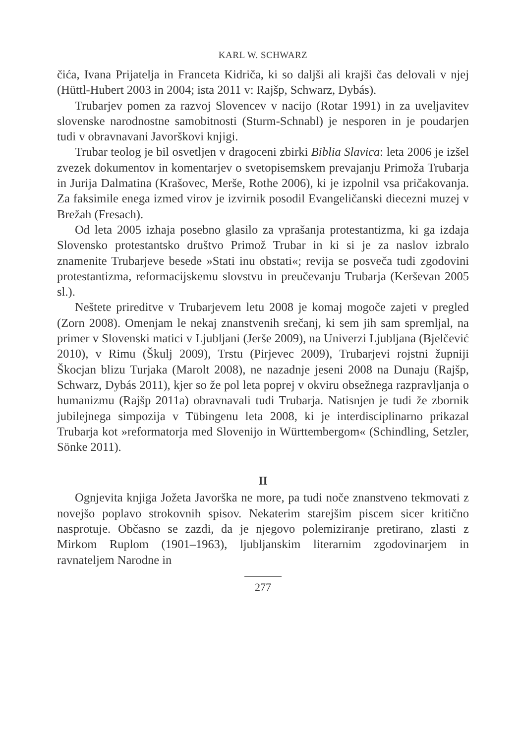KARL W. SCHWARZ
čića, Ivana Prijatelja in Franceta Kidriča, ki so daljši ali krajši čas delovali v njej (Hüttl-Hubert 2003 in 2004; ista 2011 v: Rajšp, Schwarz, Dybás).
Trubarjev pomen za razvoj Slovencev v nacijo (Rotar 1991) in za uveljavitev slovenske narodnostne samobitnosti (Sturm-Schnabl) je nesporen in je poudarjen tudi v obravnavani Javorškovi knjigi.
Trubar teolog je bil osvetljen v dragoceni zbirki Biblia Slavica: leta 2006 je izšel zvezek dokumentov in komentarjev o svetopisemskem prevajanju Primoža Trubarja in Jurija Dalmatina (Krašovec, Merše, Rothe 2006), ki je izpolnil vsa pričakovanja. Za faksimile enega izmed virov je izvirnik posodil Evangeličanski diecezni muzej v Brežah (Fresach).
Od leta 2005 izhaja posebno glasilo za vprašanja protestantizma, ki ga izdaja Slovensko protestantsko društvo Primož Trubar in ki si je za naslov izbralo znamenite Trubarjeve besede »Stati inu obstati«; revija se posveča tudi zgodovini protestantizma, reformacijskemu slovstvu in preučevanju Trubarja (Kerševan 2005 sl.).
Neštete prireditve v Trubarjevem letu 2008 je komaj mogoče zajeti v pregled (Zorn 2008). Omenjam le nekaj znanstvenih srečanj, ki sem jih sam spremljal, na primer v Slovenski matici v Ljubljani (Jerše 2009), na Univerzi Ljubljana (Bjelčević 2010), v Rimu (Škulj 2009), Trstu (Pirjevec 2009), Trubarjevi rojstni župniji Škocjan blizu Turjaka (Marolt 2008), ne nazadnje jeseni 2008 na Dunaju (Rajšp, Schwarz, Dybás 2011), kjer so že pol leta poprej v okviru obsežnega razpravljanja o humanizmu (Rajšp 2011a) obravnavali tudi Trubarja. Natisnjen je tudi že zbornik jubilejnega simpozija v Tübingenu leta 2008, ki je interdisciplinarno prikazal Trubarja kot »reformatorja med Slovenijo in Württembergom« (Schindling, Setzler, Sönke 2011).
II
Ognjevita knjiga Jožeta Javorška ne more, pa tudi noče znanstveno tekmovati z novejšo poplavo strokovnih spisov. Nekaterim starejšim piscem sicer kritično nasprotuje. Občasno se zazdi, da je njegovo polemiziranje pretirano, zlasti z Mirkom Ruplom (1901–1963), ljubljanskim literarnim zgodovinarjem in ravnateljem Narodne in
277